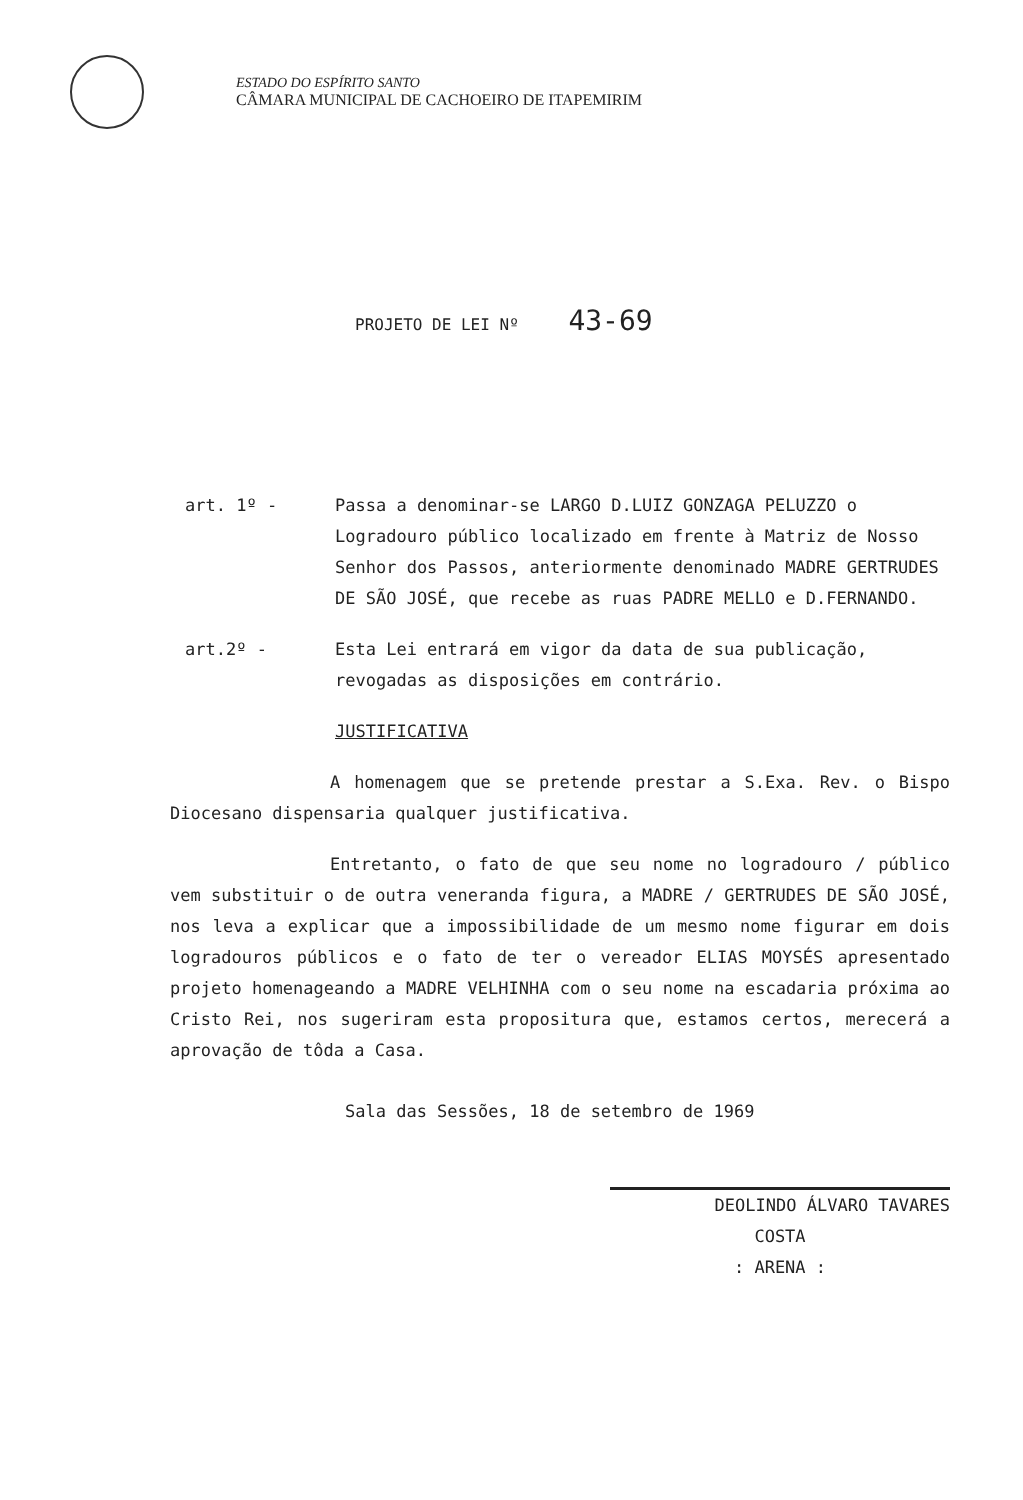ESTADO DO ESPÍRITO SANTO
CÂMARA MUNICIPAL DE CACHOEIRO DE ITAPEMIRIM
PROJETO DE LEI Nº 43-69
art. 1º - Passa a denominar-se LARGO D.LUIZ GONZAGA PELUZZO o Logradouro público localizado em frente à Matriz de Nosso Senhor dos Passos, anteriormente denominado MADRE GERTRUDES DE SÃO JOSÉ, que recebe as ruas PADRE MELLO e D.FERNANDO.
art.2º - Esta Lei entrará em vigor da data de sua publicação, revogadas as disposições em contrário.
JUSTIFICATIVA
A homenagem que se pretende prestar a S.Exa. Rev. o Bispo Diocesano dispensaria qualquer justificativa.
Entretanto, o fato de que seu nome no logradouro / público vem substituir o de outra veneranda figura, a MADRE / GERTRUDES DE SÃO JOSÉ, nos leva a explicar que a impossibilidade de um mesmo nome figurar em dois logradouros públicos e o fato de ter o vereador ELIAS MOYSÉS apresentado projeto homenageando a MADRE VELHINHA com o seu nome na escadaria próxima ao Cristo Rei, nos sugeriram esta propositura que, estamos certos, merecerá a aprovação de tôda a Casa.
Sala das Sessões, 18 de setembro de 1969
DEOLINDO ÁLVARO TAVARES
COSTA
: ARENA :